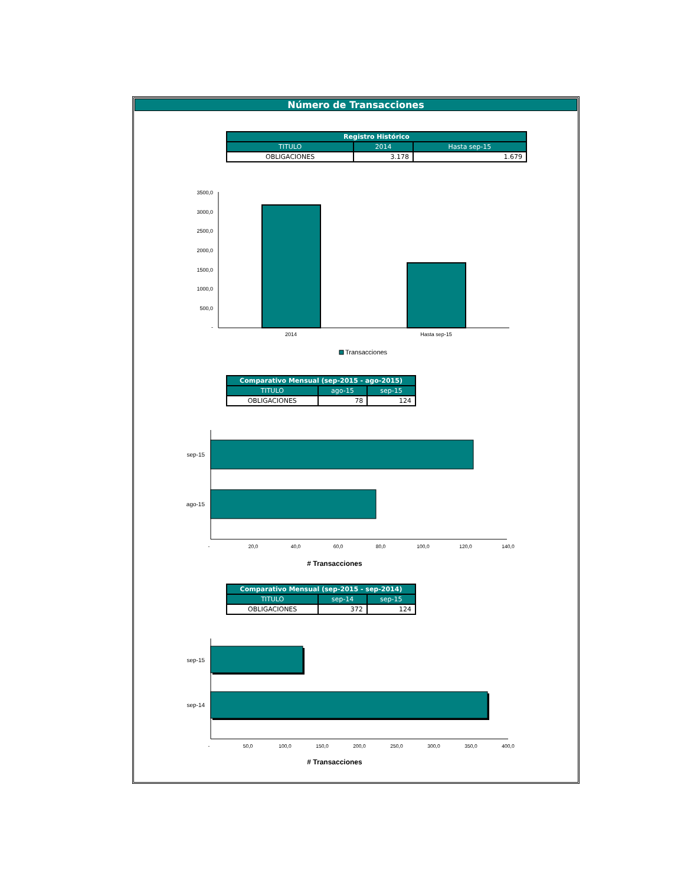Número de Transacciones
| Registro Histórico | | |
| --- | --- | --- |
| TITULO | 2014 | Hasta sep-15 |
| OBLIGACIONES | 3.178 | 1.679 |
3500,0
3000,0
2500,0
2000,0
1500,0
1000,0
500,0
-
2014
Hasta sep-15
Transacciones
| Comparativo Mensual (sep-2015 - ago-2015) | | |
| --- | --- | --- |
| TITULO | ago-15 | sep-15 |
| OBLIGACIONES | 78 | 124 |
sep-15
ago-15
-
20,0
40,0
60,0
80,0
100,0
120,0
140,0
# Transacciones
| Comparativo Mensual (sep-2015 - sep-2014) | | |
| --- | --- | --- |
| TITULO | sep-14 | sep-15 |
| OBLIGACIONES | 372 | 124 |
sep-15
sep-14
-
50,0
100,0
150,0
200,0
250,0
300,0
350,0
400,0
# Transacciones